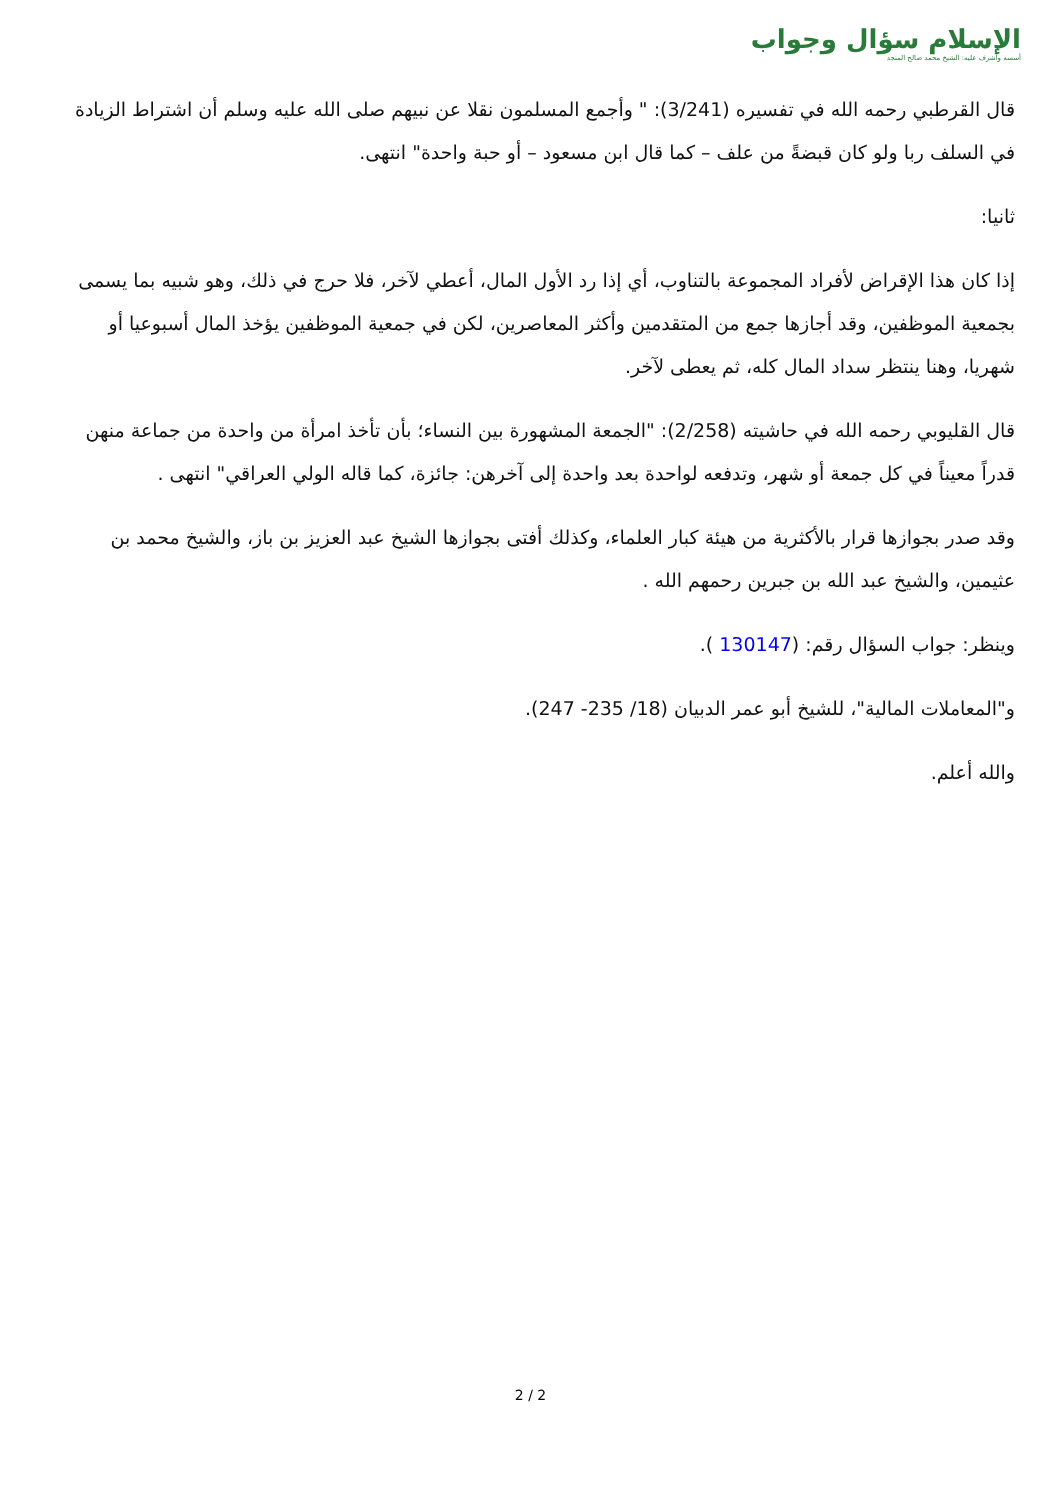الإسلام سؤال وجواب
أسسه وأشرف عليه: الشيخ محمد صالح المنجد
قال القرطبي رحمه الله في تفسيره (3/241): " وأجمع المسلمون نقلا عن نبيهم صلى الله عليه وسلم أن اشتراط الزيادة في السلف ربا ولو كان قبضةً من علف – كما قال ابن مسعود – أو حبة واحدة" انتهى.
ثانيا:
إذا كان هذا الإقراض لأفراد المجموعة بالتناوب، أي إذا رد الأول المال، أعطي لآخر، فلا حرج في ذلك، وهو شبيه بما يسمى بجمعية الموظفين، وقد أجازها جمع من المتقدمين وأكثر المعاصرين، لكن في جمعية الموظفين يؤخذ المال أسبوعيا أو شهريا، وهنا ينتظر سداد المال كله، ثم يعطى لآخر.
قال القليوبي رحمه الله في حاشيته (2/258): "الجمعة المشهورة بين النساء؛ بأن تأخذ امرأة من واحدة من جماعة منهن قدراً معيناً في كل جمعة أو شهر، وتدفعه لواحدة بعد واحدة إلى آخرهن: جائزة، كما قاله الولي العراقي" انتهى .
وقد صدر بجوازها قرار بالأكثرية من هيئة كبار العلماء، وكذلك أفتى بجوازها الشيخ عبد العزيز بن باز، والشيخ محمد بن عثيمين، والشيخ عبد الله بن جبرين رحمهم الله .
وينظر: جواب السؤال رقم: (130147 ).
و"المعاملات المالية"، للشيخ أبو عمر الدبيان (18/ 235- 247).
والله أعلم.
2 / 2